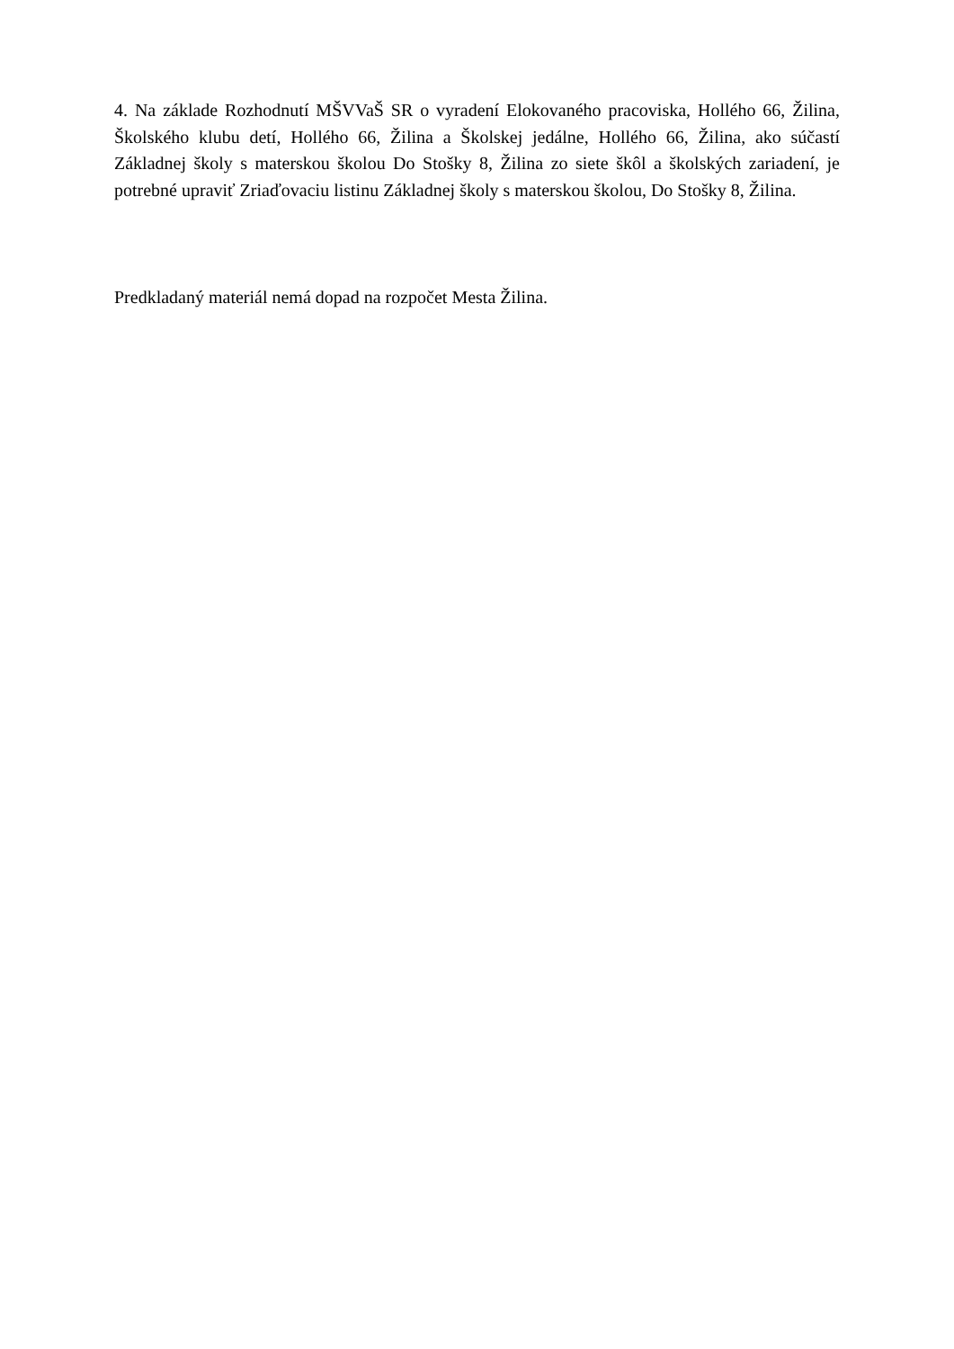4. Na základe Rozhodnutí MŠVVaŠ SR o vyradení Elokovaného pracoviska, Hollého 66, Žilina, Školského klubu detí, Hollého 66, Žilina a Školskej jedálne, Hollého 66, Žilina, ako súčastí Základnej školy s materskou školou Do Stošky 8, Žilina zo siete škôl a školských zariadení, je potrebné upraviť Zriaďovaciu listinu Základnej školy s materskou školou, Do Stošky 8, Žilina.
Predkladaný materiál nemá dopad na rozpočet Mesta Žilina.